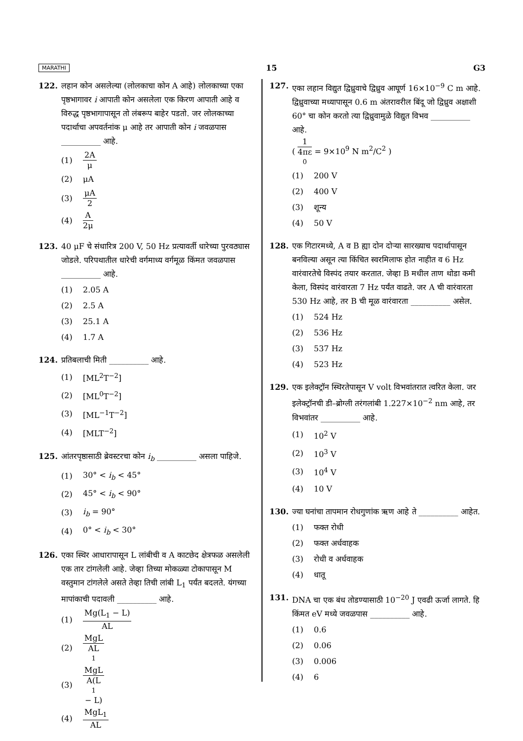MARATHI 15 G3
122. लहान कोन असलेल्या (लोलकाचा कोन A आहे) लोलकाच्या एका पृष्ठभागावर i आपाती कोन असलेला एक किरण आपाती आहे व विरुद्ध पृष्ठभागापासून तो लंबरूप बाहेर पडतो. जर लोलकाच्या पदार्थाचा अपवर्तनांक μ आहे तर आपाती कोन i जवळपास __________ आहे.
(1) 2A μ
(2) μA
(3) μA 2
(4) A 2μ
123. 40 μF चे संधारित्र 200 V, 50 Hz प्रत्यावर्ती धारेच्या पुरवठ्यास जोडले. परिपथातील धारेची वर्गमाध्य वर्गमूळ किंमत जवळपास __________ आहे.
(1) 2.05 A
(2) 2.5 A
(3) 25.1 A
(4) 1.7 A
124. प्रतिबलाची मिती __________ आहे.
(1) [ML<sup>2</sup>T<sup>−2</sup>]
(2) [ML<sup>0</sup>T<sup>−2</sup>]
(3) [ML<sup>−1</sup>T<sup>−2</sup>]
(4) [MLT<sup>−2</sup>]
125. आंतरपृष्ठासाठी ब्रेवस्टरचा कोन i<sub>b</sub> __________ असला पाहिजे.
(1) 30° < i<sub>b</sub> < 45°
(2) 45° < i<sub>b</sub> < 90°
(3) i<sub>b</sub> = 90°
(4) 0° < i<sub>b</sub> < 30°
126. एका स्थिर आधारापासून L लांबीची व A काटछेद क्षेत्रफळ असलेली एक तार टांगलेली आहे. जेव्हा तिच्या मोकळ्या टोकापासून M वस्तुमान टांगलेले असते तेव्हा तिची लांबी L<sub>1</sub> पर्यंत बदलते. यंगच्या मापांकाची पदावली __________ आहे.
(1) Mg(L<sub>1</sub> − L) AL
(2) MgL AL<sub>1</sub>
(3) MgL A(L<sub>1</sub> − L)
(4) MgL<sub>1</sub> AL
127. एका लहान विद्युत द्विध्रुवाचे द्विध्रुव आघूर्ण 16×10<sup>−9</sup> C m आहे. द्विध्रुवाच्या मध्यापासून 0.6 m अंतरावरील बिंदू जो द्विध्रुव अक्षाशी 60° चा कोन करतो त्या द्विध्रुवामुळे विद्युत विभव __________ आहे.
( 1 4πε<sub>0</sub> = 9×10<sup>9</sup> N m<sup>2</sup>/C<sup>2</sup> )
(1) 200 V
(2) 400 V
(3) शून्य
(4) 50 V
128. एक गिटारमध्ये, A व B ह्या दोन दोऱ्या सारख्याच पदार्थापासून बनविल्या असून त्या किंचित स्वरमिलाफ होत नाहीत व 6 Hz वारंवारतेचे विस्पंद तयार करतात. जेव्हा B मधील ताण थोडा कमी केला, विस्पंद वारंवारता 7 Hz पर्यंत वाढते. जर A ची वारंवारता 530 Hz आहे, तर B ची मूळ वारंवारता __________ असेल.
(1) 524 Hz
(2) 536 Hz
(3) 537 Hz
(4) 523 Hz
129. एक इलेक्ट्रॉन स्थिरतेपासून V volt विभवांतरात त्वरित केला. जर इलेक्ट्रॉनची डी–ब्रोग्ली तरंगलांबी 1.227×10<sup>−2</sup> nm आहे, तर विभवांतर __________ आहे.
(1) 10<sup>2</sup> V
(2) 10<sup>3</sup> V
(3) 10<sup>4</sup> V
(4) 10 V
130. ज्या घनांचा तापमान रोधगुणांक ऋण आहे ते __________ आहेत.
(1) फक्त रोधी
(2) फक्त अर्धवाहक
(3) रोधी व अर्धवाहक
(4) धातू
131. DNA चा एक बंध तोडण्यासाठी 10<sup>−20</sup> J एवढी ऊर्जा लागते. हि किंमत eV मध्ये जवळपास __________ आहे.
(1) 0.6
(2) 0.06
(3) 0.006
(4) 6